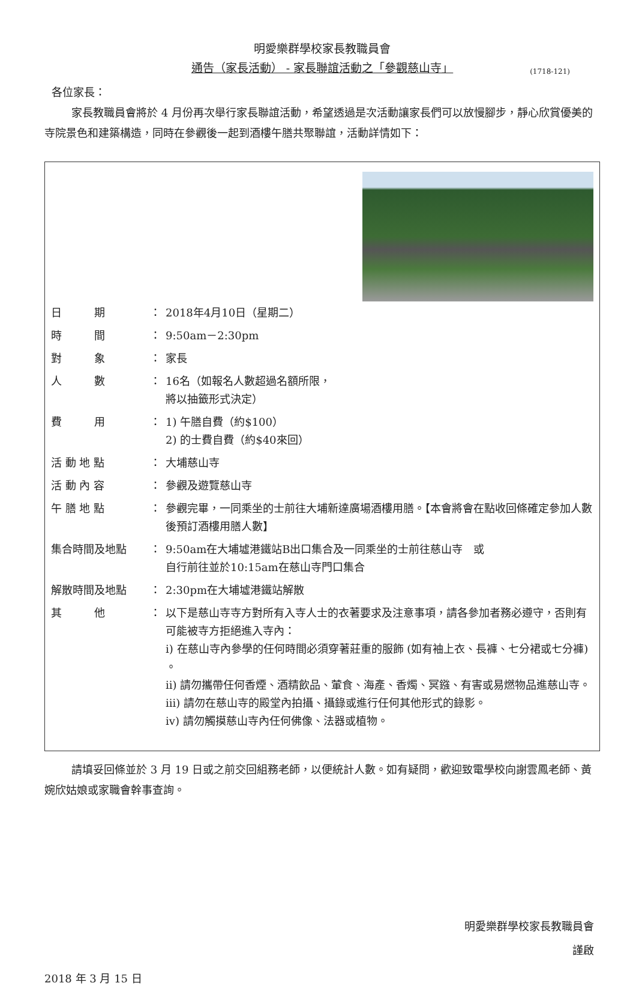明愛樂群學校家長教職員會
通告（家長活動） - 家長聯誼活動之「參觀慈山寺」 (1718-121)
各位家長：
家長教職員會將於 4 月份再次舉行家長聯誼活動，希望透過是次活動讓家長們可以放慢腳步，靜心欣賞優美的寺院景色和建築構造，同時在參觀後一起到酒樓午膳共聚聯誼，活動詳情如下：
| 日 期 | ： | 2018年4月10日（星期二） |
| 時 間 | ： | 9:50am－2:30pm |
| 對 象 | ： | 家長 |
| 人 數 | ： | 16名（如報名人數超過名額所限， 將以抽籤形式決定） |
| 費 用 | ： | 1) 午膳自費（約$100） 2) 的士費自費（約$40來回） |
| 活 動 地 點 | ： | 大埔慈山寺 |
| 活 動 內 容 | ： | 參觀及遊覽慈山寺 |
| 午 膳 地 點 | ： | 參觀完畢，一同乘坐的士前往大埔新達廣場酒樓用膳。【本會將會在點收回條確定參加人數後預訂酒樓用膳人數】 |
| 集合時間及地點 | ： | 9:50am在大埔墟港鐵站B出口集合及一同乘坐的士前往慈山寺 或 自行前往並於10:15am在慈山寺門口集合 |
| 解散時間及地點 | ： | 2:30pm在大埔墟港鐵站解散 |
| 其 他 | ： | 以下是慈山寺寺方對所有入寺人士的衣著要求及注意事項，請各參加者務必遵守，否則有可能被寺方拒絕進入寺內： i) 在慈山寺內參學的任何時間必須穿著莊重的服飾 (如有袖上衣、長褲、七分裙或七分褲) 。 ii) 請勿攜帶任何香煙、酒精飲品、葷食、海產、香燭、冥鏹、有害或易燃物品進慈山寺。 iii) 請勿在慈山寺的殿堂內拍攝、攝錄或進行任何其他形式的錄影。 iv) 請勿觸摸慈山寺內任何佛像、法器或植物。 |
請填妥回條並於 3 月 19 日或之前交回組務老師，以便統計人數。如有疑問，歡迎致電學校向謝雲鳳老師、黃婉欣姑娘或家職會幹事查詢。
明愛樂群學校家長教職員會
謹啟
2018 年 3 月 15 日